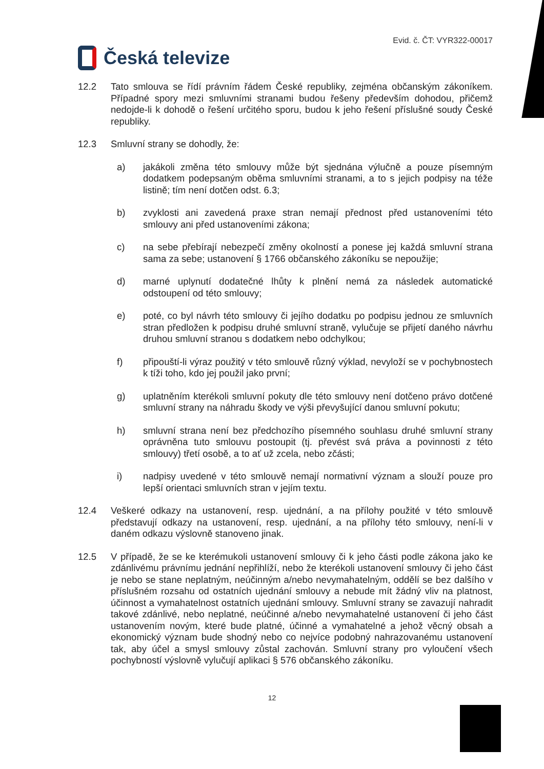Česká televize
Evid. č. ČT: VYR322-00017
12.2 Tato smlouva se řídí právním řádem České republiky, zejména občanským zákoníkem. Případné spory mezi smluvními stranami budou řešeny především dohodou, přičemž nedojde-li k dohodě o řešení určitého sporu, budou k jeho řešení příslušné soudy České republiky.
12.3 Smluvní strany se dohodly, že:
a) jakákoli změna této smlouvy může být sjednána výlučně a pouze písemným dodatkem podepsaným oběma smluvními stranami, a to s jejich podpisy na téže listině; tím není dotčen odst. 6.3;
b) zvyklosti ani zavedená praxe stran nemají přednost před ustanoveními této smlouvy ani před ustanoveními zákona;
c) na sebe přebírají nebezpečí změny okolností a ponese jej každá smluvní strana sama za sebe; ustanovení § 1766 občanského zákoníku se nepoužije;
d) marné uplynutí dodatečné lhůty k plnění nemá za následek automatické odstoupení od této smlouvy;
e) poté, co byl návrh této smlouvy či jejího dodatku po podpisu jednou ze smluvních stran předložen k podpisu druhé smluvní straně, vylučuje se přijetí daného návrhu druhou smluvní stranou s dodatkem nebo odchylkou;
f) připouští-li výraz použitý v této smlouvě různý výklad, nevyloží se v pochybnostech k tíži toho, kdo jej použil jako první;
g) uplatněním kterékoli smluvní pokuty dle této smlouvy není dotčeno právo dotčené smluvní strany na náhradu škody ve výši převyšující danou smluvní pokutu;
h) smluvní strana není bez předchozího písemného souhlasu druhé smluvní strany oprávněna tuto smlouvu postoupit (tj. převést svá práva a povinnosti z této smlouvy) třetí osobě, a to ať už zcela, nebo zčásti;
i) nadpisy uvedené v této smlouvě nemají normativní význam a slouží pouze pro lepší orientaci smluvních stran v jejím textu.
12.4 Veškeré odkazy na ustanovení, resp. ujednání, a na přílohy použité v této smlouvě představují odkazy na ustanovení, resp. ujednání, a na přílohy této smlouvy, není-li v daném odkazu výslovně stanoveno jinak.
12.5 V případě, že se ke kterémukoli ustanovení smlouvy či k jeho části podle zákona jako ke zdánlivému právnímu jednání nepřihlíží, nebo že kterékoli ustanovení smlouvy či jeho část je nebo se stane neplatným, neúčinným a/nebo nevymahatelným, oddělí se bez dalšího v příslušném rozsahu od ostatních ujednání smlouvy a nebude mít žádný vliv na platnost, účinnost a vymahatelnost ostatních ujednání smlouvy. Smluvní strany se zavazují nahradit takové zdánlivé, nebo neplatné, neúčinné a/nebo nevymahatelné ustanovení či jeho část ustanovením novým, které bude platné, účinné a vymahatelné a jehož věcný obsah a ekonomický význam bude shodný nebo co nejvíce podobný nahrazovanému ustanovení tak, aby účel a smysl smlouvy zůstal zachován. Smluvní strany pro vyloučení všech pochybností výslovně vylučují aplikaci § 576 občanského zákoníku.
12